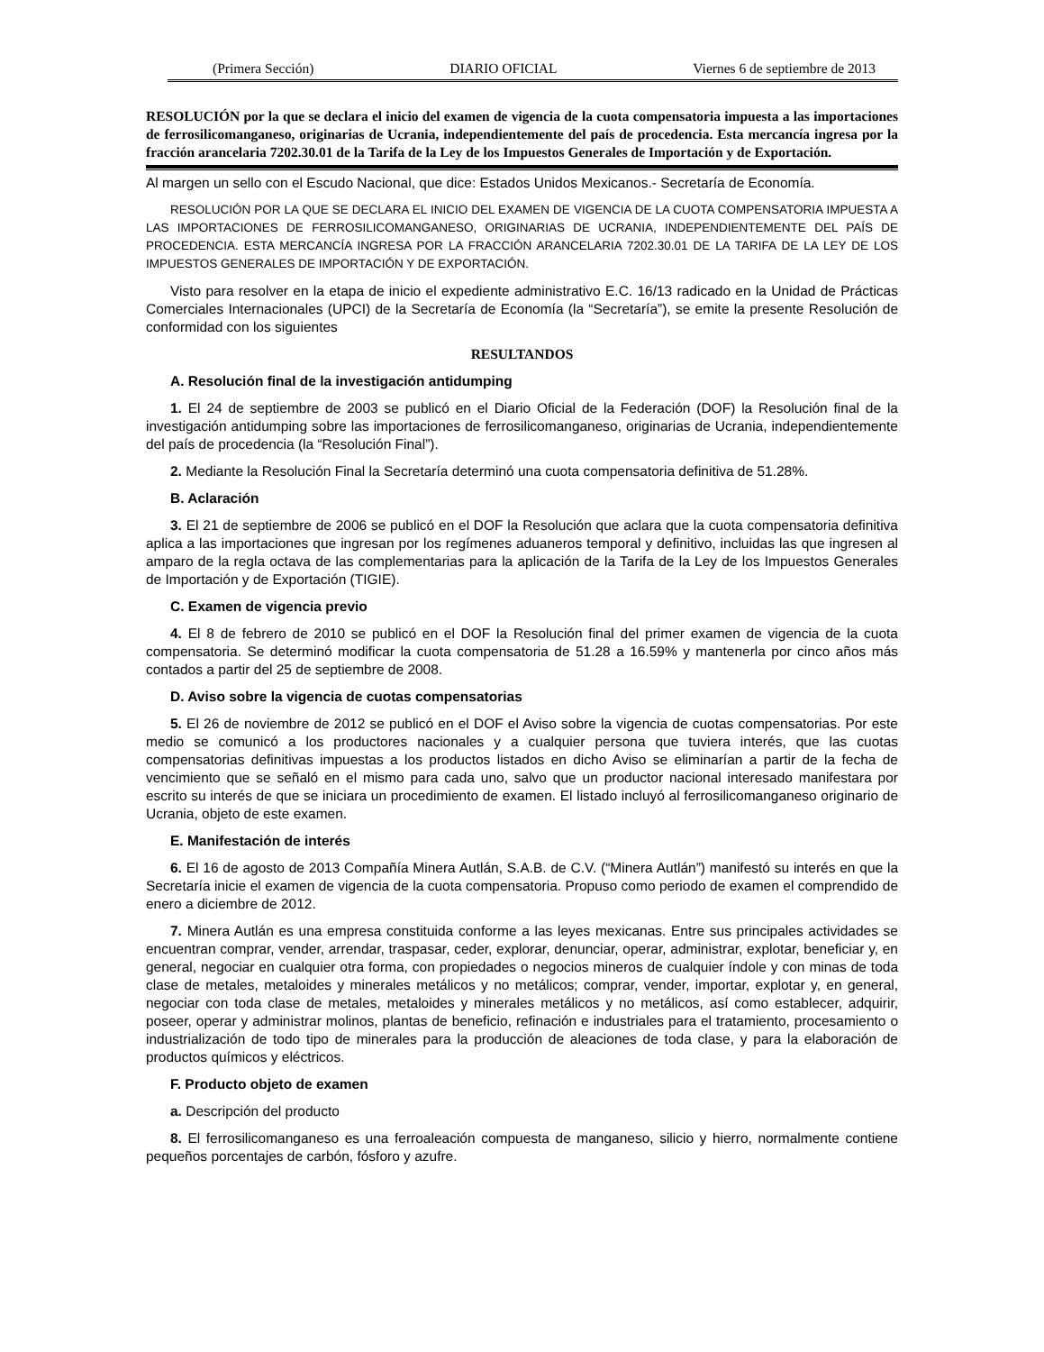(Primera Sección) DIARIO OFICIAL Viernes 6 de septiembre de 2013
RESOLUCIÓN por la que se declara el inicio del examen de vigencia de la cuota compensatoria impuesta a las importaciones de ferrosilicomanganeso, originarias de Ucrania, independientemente del país de procedencia. Esta mercancía ingresa por la fracción arancelaria 7202.30.01 de la Tarifa de la Ley de los Impuestos Generales de Importación y de Exportación.
Al margen un sello con el Escudo Nacional, que dice: Estados Unidos Mexicanos.- Secretaría de Economía.
RESOLUCIÓN POR LA QUE SE DECLARA EL INICIO DEL EXAMEN DE VIGENCIA DE LA CUOTA COMPENSATORIA IMPUESTA A LAS IMPORTACIONES DE FERROSILICOMANGANESO, ORIGINARIAS DE UCRANIA, INDEPENDIENTEMENTE DEL PAÍS DE PROCEDENCIA. ESTA MERCANCÍA INGRESA POR LA FRACCIÓN ARANCELARIA 7202.30.01 DE LA TARIFA DE LA LEY DE LOS IMPUESTOS GENERALES DE IMPORTACIÓN Y DE EXPORTACIÓN.
Visto para resolver en la etapa de inicio el expediente administrativo E.C. 16/13 radicado en la Unidad de Prácticas Comerciales Internacionales (UPCI) de la Secretaría de Economía (la “Secretaría”), se emite la presente Resolución de conformidad con los siguientes
RESULTANDOS
A. Resolución final de la investigación antidumping
1. El 24 de septiembre de 2003 se publicó en el Diario Oficial de la Federación (DOF) la Resolución final de la investigación antidumping sobre las importaciones de ferrosilicomanganeso, originarias de Ucrania, independientemente del país de procedencia (la “Resolución Final”).
2. Mediante la Resolución Final la Secretaría determinó una cuota compensatoria definitiva de 51.28%.
B. Aclaración
3. El 21 de septiembre de 2006 se publicó en el DOF la Resolución que aclara que la cuota compensatoria definitiva aplica a las importaciones que ingresan por los regímenes aduaneros temporal y definitivo, incluidas las que ingresen al amparo de la regla octava de las complementarias para la aplicación de la Tarifa de la Ley de los Impuestos Generales de Importación y de Exportación (TIGIE).
C. Examen de vigencia previo
4. El 8 de febrero de 2010 se publicó en el DOF la Resolución final del primer examen de vigencia de la cuota compensatoria. Se determinó modificar la cuota compensatoria de 51.28 a 16.59% y mantenerla por cinco años más contados a partir del 25 de septiembre de 2008.
D. Aviso sobre la vigencia de cuotas compensatorias
5. El 26 de noviembre de 2012 se publicó en el DOF el Aviso sobre la vigencia de cuotas compensatorias. Por este medio se comunicó a los productores nacionales y a cualquier persona que tuviera interés, que las cuotas compensatorias definitivas impuestas a los productos listados en dicho Aviso se eliminarían a partir de la fecha de vencimiento que se señaló en el mismo para cada uno, salvo que un productor nacional interesado manifestara por escrito su interés de que se iniciara un procedimiento de examen. El listado incluyó al ferrosilicomanganeso originario de Ucrania, objeto de este examen.
E. Manifestación de interés
6. El 16 de agosto de 2013 Compañía Minera Autlán, S.A.B. de C.V. (“Minera Autlán”) manifestó su interés en que la Secretaría inicie el examen de vigencia de la cuota compensatoria. Propuso como periodo de examen el comprendido de enero a diciembre de 2012.
7. Minera Autlán es una empresa constituida conforme a las leyes mexicanas. Entre sus principales actividades se encuentran comprar, vender, arrendar, traspasar, ceder, explorar, denunciar, operar, administrar, explotar, beneficiar y, en general, negociar en cualquier otra forma, con propiedades o negocios mineros de cualquier índole y con minas de toda clase de metales, metaloides y minerales metálicos y no metálicos; comprar, vender, importar, explotar y, en general, negociar con toda clase de metales, metaloides y minerales metálicos y no metálicos, así como establecer, adquirir, poseer, operar y administrar molinos, plantas de beneficio, refinación e industriales para el tratamiento, procesamiento o industrialización de todo tipo de minerales para la producción de aleaciones de toda clase, y para la elaboración de productos químicos y eléctricos.
F. Producto objeto de examen
a. Descripción del producto
8. El ferrosilicomanganeso es una ferroaleación compuesta de manganeso, silicio y hierro, normalmente contiene pequeños porcentajes de carbón, fósforo y azufre.